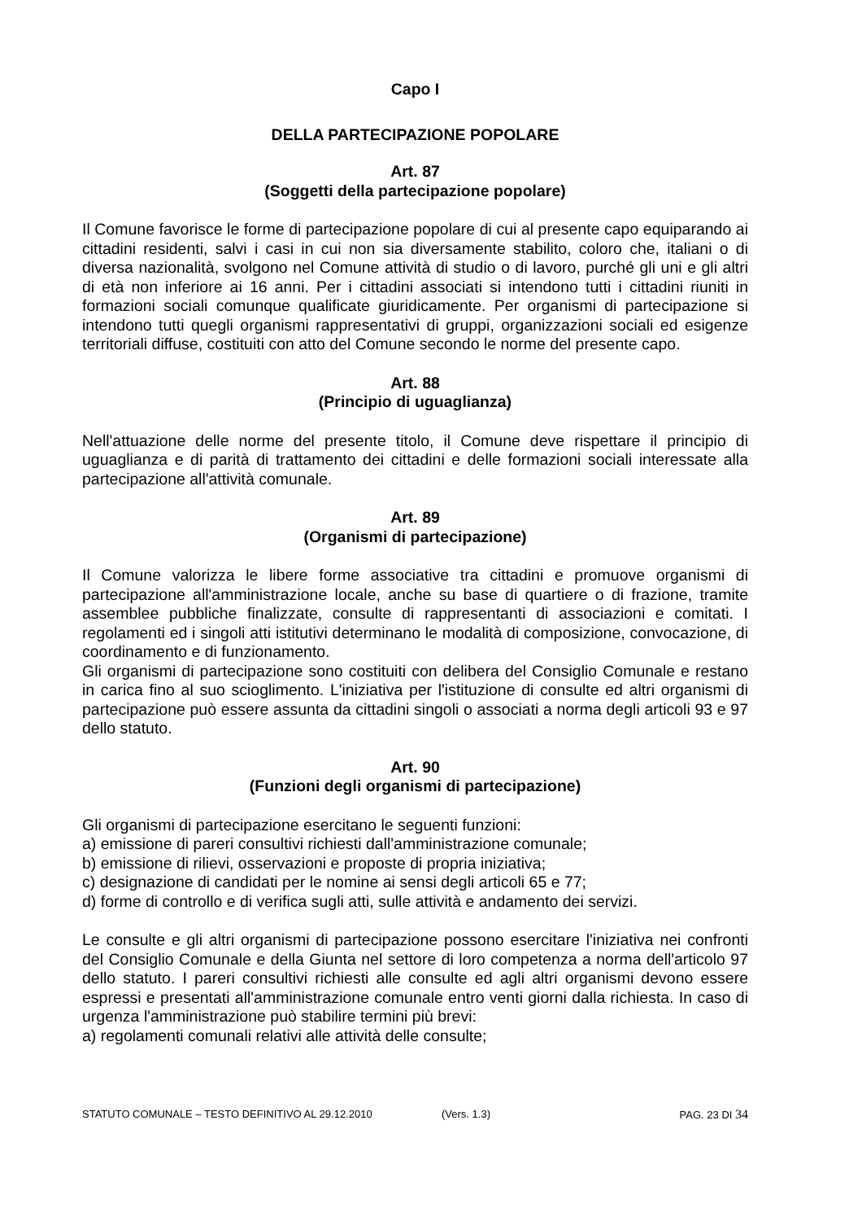Capo I
DELLA PARTECIPAZIONE POPOLARE
Art. 87
(Soggetti della partecipazione popolare)
Il Comune favorisce le forme di partecipazione popolare di cui al presente capo equiparando ai cittadini residenti, salvi i casi in cui non sia diversamente stabilito, coloro che, italiani o di diversa nazionalità, svolgono nel Comune attività di studio o di lavoro, purché gli uni e gli altri di età non inferiore ai 16 anni. Per i cittadini associati si intendono tutti i cittadini riuniti in formazioni sociali comunque qualificate giuridicamente. Per organismi di partecipazione si intendono tutti quegli organismi rappresentativi di gruppi, organizzazioni sociali ed esigenze territoriali diffuse, costituiti con atto del Comune secondo le norme del presente capo.
Art. 88
(Principio di uguaglianza)
Nell'attuazione delle norme del presente titolo, il Comune deve rispettare il principio di uguaglianza e di parità di trattamento dei cittadini e delle formazioni sociali interessate alla partecipazione all'attività comunale.
Art. 89
(Organismi di partecipazione)
Il Comune valorizza le libere forme associative tra cittadini e promuove organismi di partecipazione all'amministrazione locale, anche su base di quartiere o di frazione, tramite assemblee pubbliche finalizzate, consulte di rappresentanti di associazioni e comitati. I regolamenti ed i singoli atti istitutivi determinano le modalità di composizione, convocazione, di coordinamento e di funzionamento.
Gli organismi di partecipazione sono costituiti con delibera del Consiglio Comunale e restano in carica fino al suo scioglimento. L'iniziativa per l'istituzione di consulte ed altri organismi di partecipazione può essere assunta da cittadini singoli o associati a norma degli articoli 93 e 97 dello statuto.
Art. 90
(Funzioni degli organismi di partecipazione)
Gli organismi di partecipazione esercitano le seguenti funzioni:
a) emissione di pareri consultivi richiesti dall'amministrazione comunale;
b) emissione di rilievi, osservazioni e proposte di propria iniziativa;
c) designazione di candidati per le nomine ai sensi degli articoli 65 e 77;
d) forme di controllo e di verifica sugli atti, sulle attività e andamento dei servizi.
Le consulte e gli altri organismi di partecipazione possono esercitare l'iniziativa nei confronti del Consiglio Comunale e della Giunta nel settore di loro competenza a norma dell'articolo 97 dello statuto. I pareri consultivi richiesti alle consulte ed agli altri organismi devono essere espressi e presentati all'amministrazione comunale entro venti giorni dalla richiesta. In caso di urgenza l'amministrazione può stabilire termini più brevi:
a) regolamenti comunali relativi alle attività delle consulte;
STATUTO COMUNALE – TESTO DEFINITIVO AL 29.12.2010 (Vers. 1.3) PAG. 23 DI 34